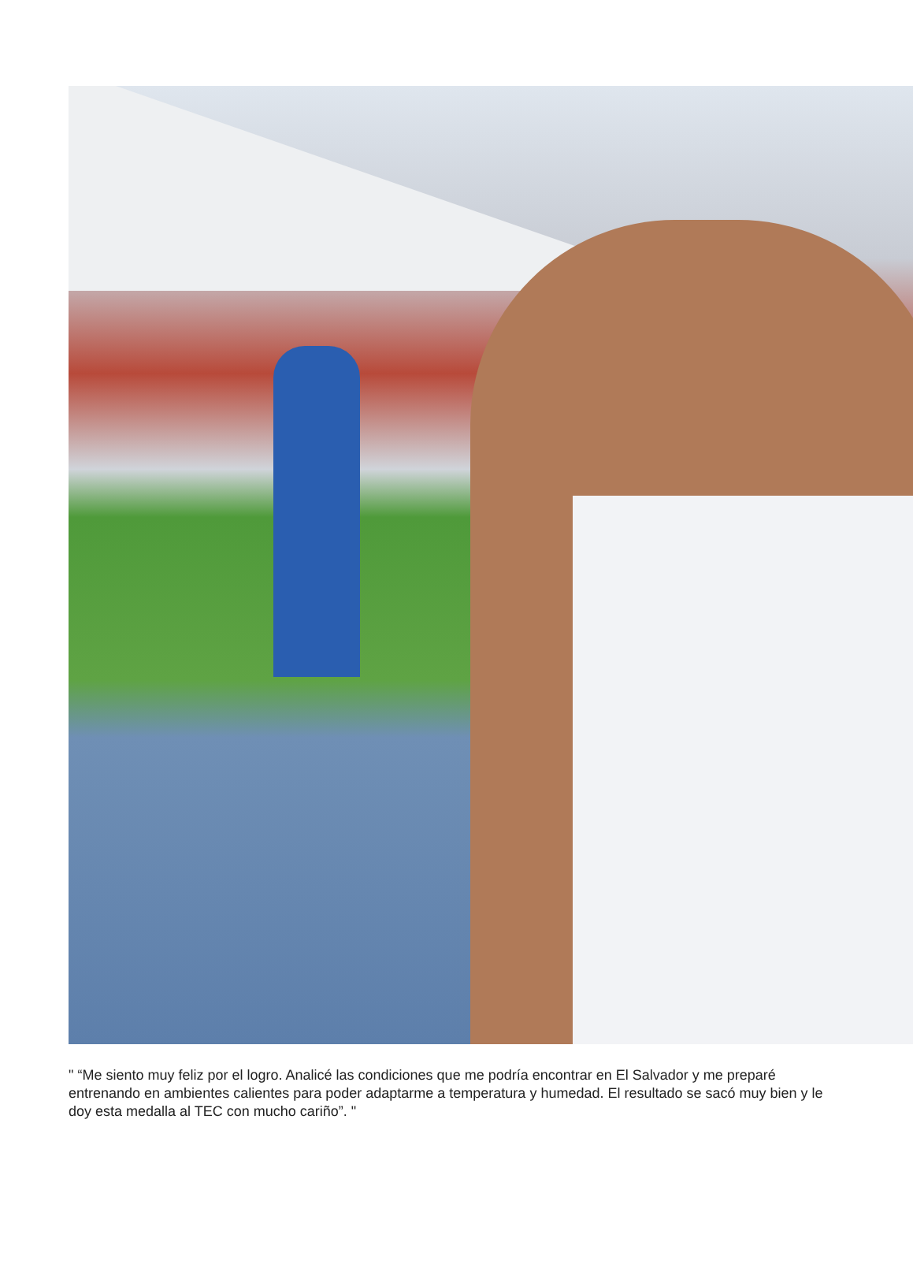" “Me siento muy feliz por el logro. Analicé las condiciones que me podría encontrar en El Salvador y me preparé entrenando en ambientes calientes para poder adaptarme a temperatura y humedad. El resultado se sacó muy bien y le doy esta medalla al TEC con mucho cariño”. "